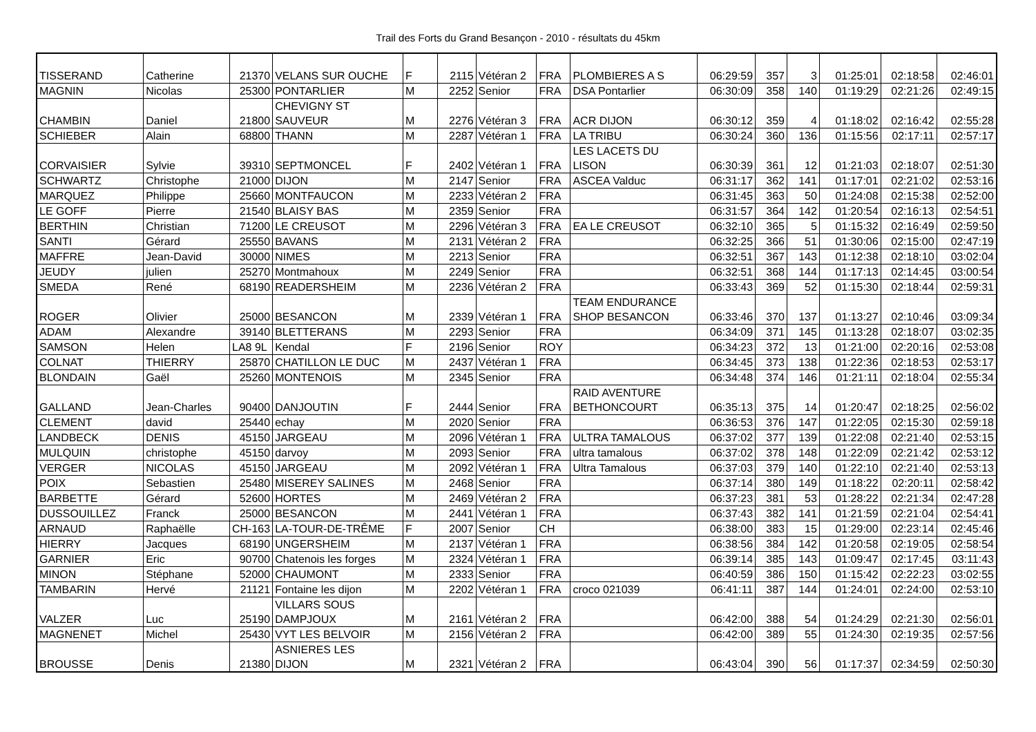Trail des Forts du Grand Besançon - 2010 - résultats du 45km
| TISSERAND | Catherine | 21370 | VELANS SUR OUCHE | F | 2115 | Vétéran 2 | FRA | PLOMBIERES A S | 06:29:59 | 357 | 3 | 01:25:01 | 02:18:58 | 02:46:01 |
| MAGNIN | Nicolas | 25300 | PONTARLIER | M | 2252 | Senior | FRA | DSA Pontarlier | 06:30:09 | 358 | 140 | 01:19:29 | 02:21:26 | 02:49:15 |
| CHAMBIN | Daniel | 21800 | CHEVIGNY ST SAUVEUR | M | 2276 | Vétéran 3 | FRA | ACR DIJON | 06:30:12 | 359 | 4 | 01:18:02 | 02:16:42 | 02:55:28 |
| SCHIEBER | Alain | 68800 | THANN | M | 2287 | Vétéran 1 | FRA | LA TRIBU | 06:30:24 | 360 | 136 | 01:15:56 | 02:17:11 | 02:57:17 |
| CORVAISIER | Sylvie | 39310 | SEPTMONCEL | F | 2402 | Vétéran 1 | FRA | LES LACETS DU LISON | 06:30:39 | 361 | 12 | 01:21:03 | 02:18:07 | 02:51:30 |
| SCHWARTZ | Christophe | 21000 | DIJON | M | 2147 | Senior | FRA | ASCEA Valduc | 06:31:17 | 362 | 141 | 01:17:01 | 02:21:02 | 02:53:16 |
| MARQUEZ | Philippe | 25660 | MONTFAUCON | M | 2233 | Vétéran 2 | FRA | | 06:31:45 | 363 | 50 | 01:24:08 | 02:15:38 | 02:52:00 |
| LE GOFF | Pierre | 21540 | BLAISY BAS | M | 2359 | Senior | FRA | | 06:31:57 | 364 | 142 | 01:20:54 | 02:16:13 | 02:54:51 |
| BERTHIN | Christian | 71200 | LE CREUSOT | M | 2296 | Vétéran 3 | FRA | EA LE CREUSOT | 06:32:10 | 365 | 5 | 01:15:32 | 02:16:49 | 02:59:50 |
| SANTI | Gérard | 25550 | BAVANS | M | 2131 | Vétéran 2 | FRA | | 06:32:25 | 366 | 51 | 01:30:06 | 02:15:00 | 02:47:19 |
| MAFFRE | Jean-David | 30000 | NIMES | M | 2213 | Senior | FRA | | 06:32:51 | 367 | 143 | 01:12:38 | 02:18:10 | 03:02:04 |
| JEUDY | julien | 25270 | Montmahoux | M | 2249 | Senior | FRA | | 06:32:51 | 368 | 144 | 01:17:13 | 02:14:45 | 03:00:54 |
| SMEDA | René | 68190 | READERSHEIM | M | 2236 | Vétéran 2 | FRA | | 06:33:43 | 369 | 52 | 01:15:30 | 02:18:44 | 02:59:31 |
| ROGER | Olivier | 25000 | BESANCON | M | 2339 | Vétéran 1 | FRA | TEAM ENDURANCE SHOP BESANCON | 06:33:46 | 370 | 137 | 01:13:27 | 02:10:46 | 03:09:34 |
| ADAM | Alexandre | 39140 | BLETTERANS | M | 2293 | Senior | FRA | | 06:34:09 | 371 | 145 | 01:13:28 | 02:18:07 | 03:02:35 |
| SAMSON | Helen | LA8 9L | Kendal | F | 2196 | Senior | ROY | | 06:34:23 | 372 | 13 | 01:21:00 | 02:20:16 | 02:53:08 |
| COLNAT | THIERRY | 25870 | CHATILLON LE DUC | M | 2437 | Vétéran 1 | FRA | | 06:34:45 | 373 | 138 | 01:22:36 | 02:18:53 | 02:53:17 |
| BLONDAIN | Gaël | 25260 | MONTENOIS | M | 2345 | Senior | FRA | | 06:34:48 | 374 | 146 | 01:21:11 | 02:18:04 | 02:55:34 |
| GALLAND | Jean-Charles | 90400 | DANJOUTIN | F | 2444 | Senior | FRA | RAID AVENTURE BETHONCOURT | 06:35:13 | 375 | 14 | 01:20:47 | 02:18:25 | 02:56:02 |
| CLEMENT | david | 25440 | echay | M | 2020 | Senior | FRA | | 06:36:53 | 376 | 147 | 01:22:05 | 02:15:30 | 02:59:18 |
| LANDBECK | DENIS | 45150 | JARGEAU | M | 2096 | Vétéran 1 | FRA | ULTRA TAMALOUS | 06:37:02 | 377 | 139 | 01:22:08 | 02:21:40 | 02:53:15 |
| MULQUIN | christophe | 45150 | darvoy | M | 2093 | Senior | FRA | ultra tamalous | 06:37:02 | 378 | 148 | 01:22:09 | 02:21:42 | 02:53:12 |
| VERGER | NICOLAS | 45150 | JARGEAU | M | 2092 | Vétéran 1 | FRA | Ultra Tamalous | 06:37:03 | 379 | 140 | 01:22:10 | 02:21:40 | 02:53:13 |
| POIX | Sebastien | 25480 | MISEREY SALINES | M | 2468 | Senior | FRA | | 06:37:14 | 380 | 149 | 01:18:22 | 02:20:11 | 02:58:42 |
| BARBETTE | Gérard | 52600 | HORTES | M | 2469 | Vétéran 2 | FRA | | 06:37:23 | 381 | 53 | 01:28:22 | 02:21:34 | 02:47:28 |
| DUSSOUILLEZ | Franck | 25000 | BESANCON | M | 2441 | Vétéran 1 | FRA | | 06:37:43 | 382 | 141 | 01:21:59 | 02:21:04 | 02:54:41 |
| ARNAUD | Raphaëlle | CH-163 | LA-TOUR-DE-TRÊME | F | 2007 | Senior | CH | | 06:38:00 | 383 | 15 | 01:29:00 | 02:23:14 | 02:45:46 |
| HIERRY | Jacques | 68190 | UNGERSHEIM | M | 2137 | Vétéran 1 | FRA | | 06:38:56 | 384 | 142 | 01:20:58 | 02:19:05 | 02:58:54 |
| GARNIER | Eric | 90700 | Chatenois les forges | M | 2324 | Vétéran 1 | FRA | | 06:39:14 | 385 | 143 | 01:09:47 | 02:17:45 | 03:11:43 |
| MINON | Stéphane | 52000 | CHAUMONT | M | 2333 | Senior | FRA | | 06:40:59 | 386 | 150 | 01:15:42 | 02:22:23 | 03:02:55 |
| TAMBARIN | Hervé | 21121 | Fontaine les dijon | M | 2202 | Vétéran 1 | FRA | croco 021039 | 06:41:11 | 387 | 144 | 01:24:01 | 02:24:00 | 02:53:10 |
| VALZER | Luc | 25190 | VILLARS SOUS DAMPJOUX | M | 2161 | Vétéran 2 | FRA | | 06:42:00 | 388 | 54 | 01:24:29 | 02:21:30 | 02:56:01 |
| MAGNENET | Michel | 25430 | VYT LES BELVOIR | M | 2156 | Vétéran 2 | FRA | | 06:42:00 | 389 | 55 | 01:24:30 | 02:19:35 | 02:57:56 |
| BROUSSE | Denis | 21380 | ASNIERES LES DIJON | M | 2321 | Vétéran 2 | FRA | | 06:43:04 | 390 | 56 | 01:17:37 | 02:34:59 | 02:50:30 |